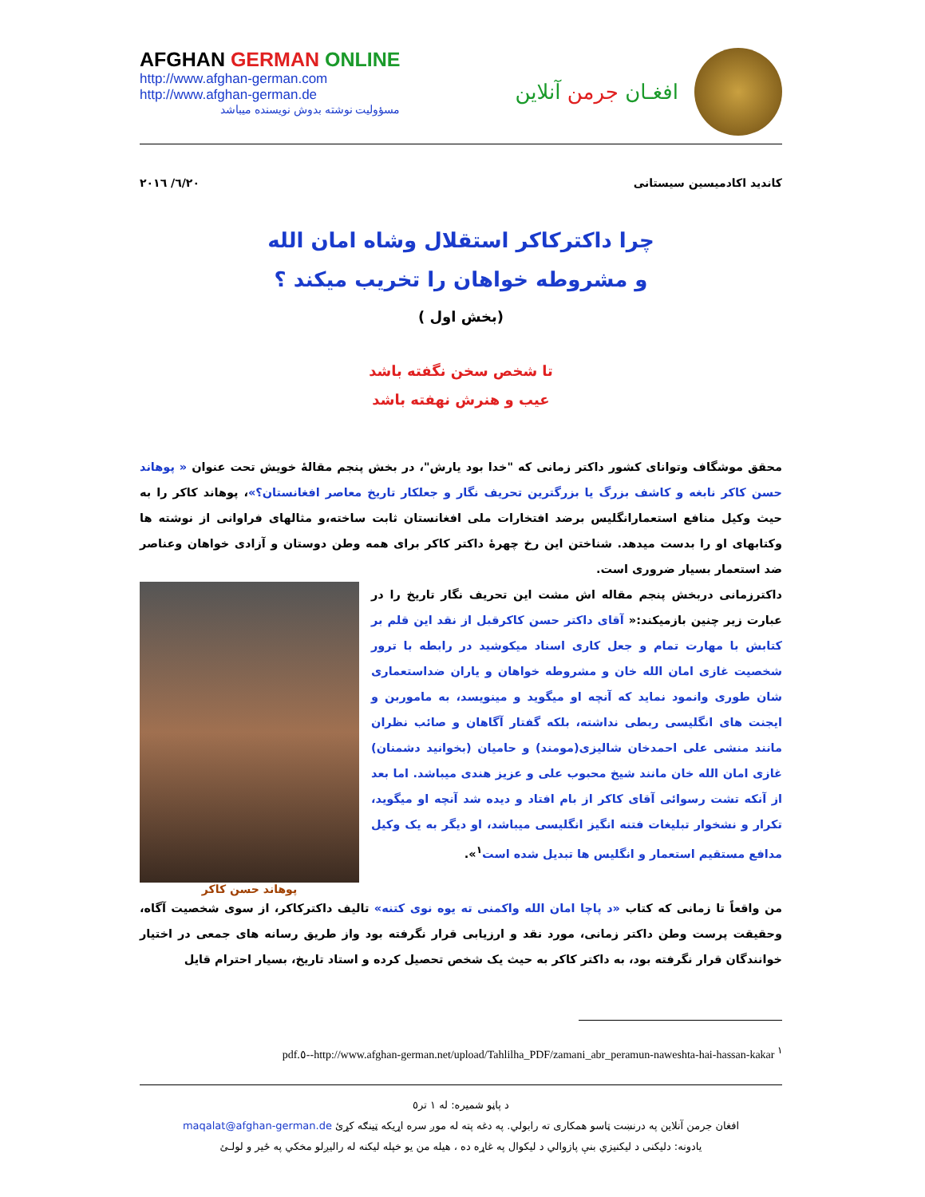AFGHAN GERMAN ONLINE
http://www.afghan-german.com
http://www.afghan-german.de
مسؤولیت نوشته بدوش نویسنده میباشد
افغـان جرمن آنلاین
۲۰۱٦/ ٦/۲۰ کاندید اکادمیسین سیستانی
چرا داکترکاکر استقلال وشاه امان الله
و مشروطه خواهان را تخریب میکند ؟
(بخش اول )
تا شخص سخن نگفته باشد
عیب و هنرش نهفته باشد
محقق موشگاف وتوانای کشور داکتر زمانی که "خدا بود یارش"، در بخش پنجم مقالهٔ خویش تحت عنوان « پوهاند حسن کاکر نابغه و کاشف بزرگ یا بزرگترین تحریف نگار و جعلکار تاریخ معاصر افغانستان؟»، پوهاند کاکر را به حیث وکیل منافع استعمارانگلیس برضد افتخارات ملی افغانستان ثابت ساخته،و مثالهای فراوانی از نوشته ها وکتابهای او را بدست میدهد. شناختن این رخ چهرهٔ داکتر کاکر برای همه وطن دوستان و آزادی خواهان وعناصر ضد استعمار بسیار ضروری است.
پوهاند حسن کاکر
داکترزمانی دربخش پنجم مقاله اش مشت این تحریف نگار تاریخ را در عبارت زیر چنین بازمیکند:« آقای داکتر حسن کاکرقبل از نقد این قلم بر کتابش با مهارت تمام و جعل کاری اسناد میکوشید در رابطه با ترور شخصیت غازی امان الله خان و مشروطه خواهان و یاران ضداستعماری شان طوری وانمود نماید که آنچه او میگوید و مینویسد، به ماموربن و ایجنت های انگلیسی ربطی نداشته، بلکه گفتار آگاهان و صائب نظران مانند منشی علی احمدخان شالیزی(مومند) و حامیان (بخوانید دشمنان) غازی امان الله خان مانند شیخ محبوب علی و عزیز هندی میباشد. اما بعد از آنکه تشت رسوائی آقای کاکر از بام افتاد و دیده شد آنچه او میگوید، تکرار و نشخوار تبلیغات فتنه انگیز انگلیسی میباشد، او دیگر به یک وکیل مدافع مستقیم استعمار و انگلیس ها تبدیل شده است<sup>۱</sup>».
من واقعاً تا زمانی که کتاب «د پاچا امان الله واکمنی ته یوه نوی کتنه» تالیف داکترکاکر، از سوی شخصیت آگاه، وحقیقت پرست وطن داکتر زمانی، مورد نقد و ارزیابی قرار نگرفته بود واز طریق رسانه های جمعی در اختیار خوانندگان قرار نگرفته بود، به داکتر کاکر به حیث یک شخص تحصیل کرده و استاد تاریخ، بسیار احترام قایل
<sup>۱</sup> http://www.afghan-german.net/upload/Tahlilha_PDF/zamani_abr_peramun-naweshta-hai-hassan-kakar--٥.pdf
د پاڼو شمیره: له ۱ تر٥
افغان جرمن آنلاین په درنښت ټاسو همکاری ته رابولي. په دغه پته له موږ سره اړیکه ټینګه کړئ maqalat@afghan-german.de
یادونه: دلیکنی د لیکنیزي بنې پازوالي د لیکوال په غاړه ده ، هیله من یو خپله لیکنه له راليږلو مخکي په ځیر و لولـئ